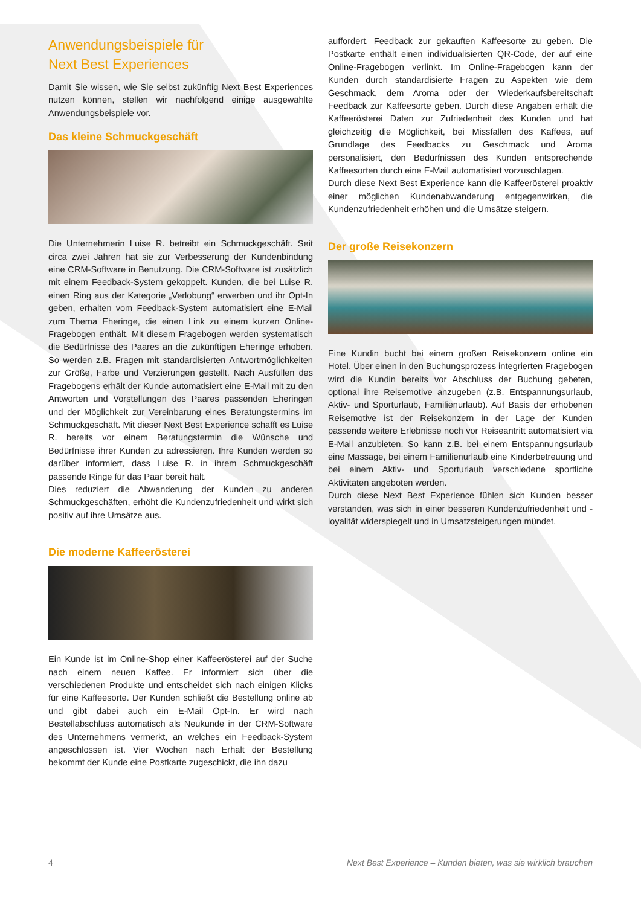Anwendungsbeispiele für
Next Best Experiences
Damit Sie wissen, wie Sie selbst zukünftig Next Best Experiences nutzen können, stellen wir nachfolgend einige ausgewählte Anwendungsbeispiele vor.
Das kleine Schmuckgeschäft
Die Unternehmerin Luise R. betreibt ein Schmuckgeschäft. Seit circa zwei Jahren hat sie zur Verbesserung der Kundenbindung eine CRM-Software in Benutzung. Die CRM-Software ist zusätzlich mit einem Feedback-System gekoppelt. Kunden, die bei Luise R. einen Ring aus der Kategorie „Verlobung“ erwerben und ihr Opt-In geben, erhalten vom Feedback-System automatisiert eine E-Mail zum Thema Eheringe, die einen Link zu einem kurzen Online-Fragebogen enthält. Mit diesem Fragebogen werden systematisch die Bedürfnisse des Paares an die zukünftigen Eheringe erhoben. So werden z.B. Fragen mit standardisierten Antwortmöglichkeiten zur Größe, Farbe und Verzierungen gestellt. Nach Ausfüllen des Fragebogens erhält der Kunde automatisiert eine E-Mail mit zu den Antworten und Vorstellungen des Paares passenden Eheringen und der Möglichkeit zur Vereinbarung eines Beratungstermins im Schmuckgeschäft. Mit dieser Next Best Experience schafft es Luise R. bereits vor einem Beratungstermin die Wünsche und Bedürfnisse ihrer Kunden zu adressieren. Ihre Kunden werden so darüber informiert, dass Luise R. in ihrem Schmuckgeschäft passende Ringe für das Paar bereit hält.
Dies reduziert die Abwanderung der Kunden zu anderen Schmuckgeschäften, erhöht die Kundenzufriedenheit und wirkt sich positiv auf ihre Umsätze aus.
Die moderne Kaffeerösterei
Ein Kunde ist im Online-Shop einer Kaffeerösterei auf der Suche nach einem neuen Kaffee. Er informiert sich über die verschiedenen Produkte und entscheidet sich nach einigen Klicks für eine Kaffeesorte. Der Kunden schließt die Bestellung online ab und gibt dabei auch ein E-Mail Opt-In. Er wird nach Bestellabschluss automatisch als Neukunde in der CRM-Software des Unternehmens vermerkt, an welches ein Feedback-System angeschlossen ist. Vier Wochen nach Erhalt der Bestellung bekommt der Kunde eine Postkarte zugeschickt, die ihn dazu
auffordert, Feedback zur gekauften Kaffeesorte zu geben. Die Postkarte enthält einen individualisierten QR-Code, der auf eine Online-Fragebogen verlinkt. Im Online-Fragebogen kann der Kunden durch standardisierte Fragen zu Aspekten wie dem Geschmack, dem Aroma oder der Wiederkaufsbereitschaft Feedback zur Kaffeesorte geben. Durch diese Angaben erhält die Kaffeerösterei Daten zur Zufriedenheit des Kunden und hat gleichzeitig die Möglichkeit, bei Missfallen des Kaffees, auf Grundlage des Feedbacks zu Geschmack und Aroma personalisiert, den Bedürfnissen des Kunden entsprechende Kaffeesorten durch eine E-Mail automatisiert vorzuschlagen.
Durch diese Next Best Experience kann die Kaffeerösterei proaktiv einer möglichen Kundenabwanderung entgegenwirken, die Kundenzufriedenheit erhöhen und die Umsätze steigern.
Der große Reisekonzern
Eine Kundin bucht bei einem großen Reisekonzern online ein Hotel. Über einen in den Buchungsprozess integrierten Fragebogen wird die Kundin bereits vor Abschluss der Buchung gebeten, optional ihre Reisemotive anzugeben (z.B. Entspannungsurlaub, Aktiv- und Sporturlaub, Familienurlaub). Auf Basis der erhobenen Reisemotive ist der Reisekonzern in der Lage der Kunden passende weitere Erlebnisse noch vor Reiseantritt automatisiert via E-Mail anzubieten. So kann z.B. bei einem Entspannungsurlaub eine Massage, bei einem Familienurlaub eine Kinderbetreuung und bei einem Aktiv- und Sporturlaub verschiedene sportliche Aktivitäten angeboten werden.
Durch diese Next Best Experience fühlen sich Kunden besser verstanden, was sich in einer besseren Kundenzufriedenheit und -loyalität widerspiegelt und in Umsatzsteigerungen mündet.
4 Next Best Experience – Kunden bieten, was sie wirklich brauchen